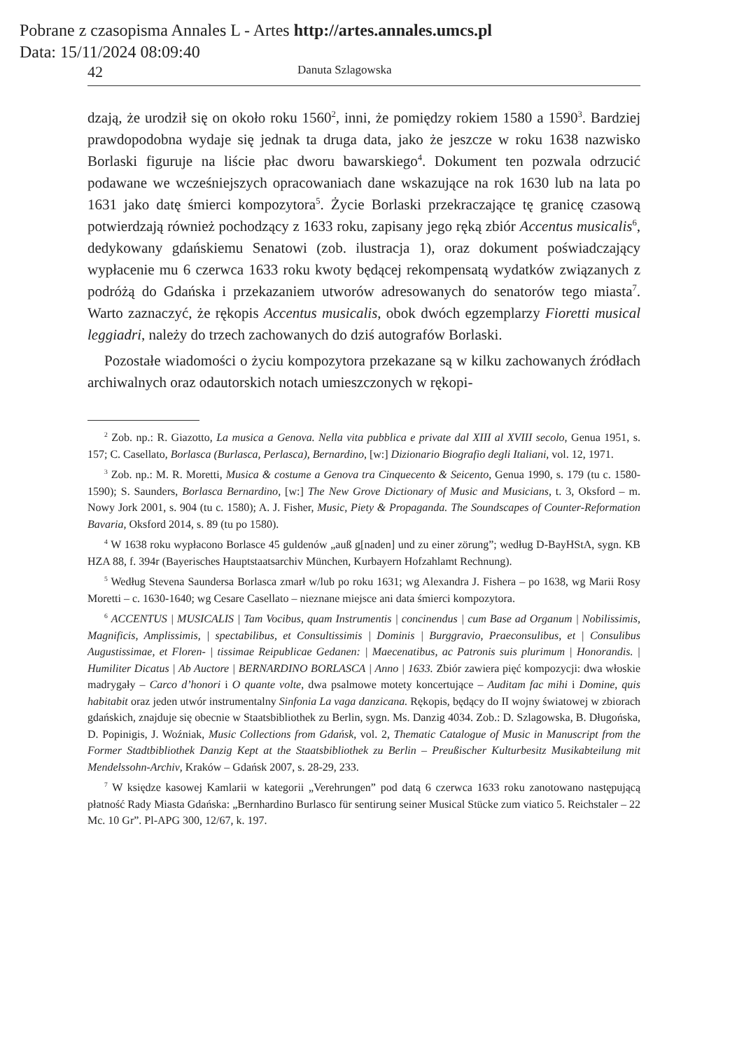Pobrane z czasopisma Annales L - Artes http://artes.annales.umcs.pl
Data: 15/11/2024 08:09:40
42 Danuta Szlagowska
dzają, że urodził się on około roku 1560<sup>2</sup>, inni, że pomiędzy rokiem 1580 a 1590<sup>3</sup>. Bardziej prawdopodobna wydaje się jednak ta druga data, jako że jeszcze w roku 1638 nazwisko Borlaski figuruje na liście płac dworu bawarskiego<sup>4</sup>. Dokument ten pozwala odrzucić podawane we wcześniejszych opracowaniach dane wskazujące na rok 1630 lub na lata po 1631 jako datę śmierci kompozytora<sup>5</sup>. Życie Borlaski przekraczające tę granicę czasową potwierdzają również pochodzący z 1633 roku, zapisany jego ręką zbiór Accentus musicalis<sup>6</sup>, dedykowany gdańskiemu Senatowi (zob. ilustracja 1), oraz dokument poświadczający wypłacenie mu 6 czerwca 1633 roku kwoty będącej rekompensatą wydatków związanych z podróżą do Gdańska i przekazaniem utworów adresowanych do senatorów tego miasta<sup>7</sup>. Warto zaznaczyć, że rękopis Accentus musicalis, obok dwóch egzemplarzy Fioretti musical leggiadri, należy do trzech zachowanych do dziś autografów Borlaski.
Pozostałe wiadomości o życiu kompozytora przekazane są w kilku zachowanych źródłach archiwalnych oraz odautorskich notach umieszczonych w rękopi-
<sup>2</sup> Zob. np.: R. Giazotto, La musica a Genova. Nella vita pubblica e private dal XIII al XVIII secolo, Genua 1951, s. 157; C. Casellato, Borlasca (Burlasca, Perlasca), Bernardino, [w:] Dizionario Biografio degli Italiani, vol. 12, 1971.
<sup>3</sup> Zob. np.: M. R. Moretti, Musica & costume a Genova tra Cinquecento & Seicento, Genua 1990, s. 179 (tu c. 1580-1590); S. Saunders, Borlasca Bernardino, [w:] The New Grove Dictionary of Music and Musicians, t. 3, Oksford – m. Nowy Jork 2001, s. 904 (tu c. 1580); A. J. Fisher, Music, Piety & Propaganda. The Soundscapes of Counter-Reformation Bavaria, Oksford 2014, s. 89 (tu po 1580).
<sup>4</sup> W 1638 roku wypłacono Borlasce 45 guldenów „auß g[naden] und zu einer zörung”; według D-BayHStA, sygn. KB HZA 88, f. 394r (Bayerisches Hauptstaatsarchiv München, Kurbayern Hofzahlamt Rechnung).
<sup>5</sup> Według Stevena Saundersa Borlasca zmarł w/lub po roku 1631; wg Alexandra J. Fishera – po 1638, wg Marii Rosy Moretti – c. 1630-1640; wg Cesare Casellato – nieznane miejsce ani data śmierci kompozytora.
<sup>6</sup> ACCENTUS | MUSICALIS | Tam Vocibus, quam Instrumentis | concinendus | cum Base ad Organum | Nobilissimis, Magnificis, Amplissimis, | spectabilibus, et Consultissimis | Dominis | Burggravio, Praeconsulibus, et | Consulibus Augustissimae, et Floren- | tissimae Reipublicae Gedanen: | Maecenatibus, ac Patronis suis plurimum | Honorandis. | Humiliter Dicatus | Ab Auctore | BERNARDINO BORLASCA | Anno | 1633. Zbiór zawiera pięć kompozycji: dwa włoskie madrygały – Carco d’honori i O quante volte, dwa psalmowe motety koncertujące – Auditam fac mihi i Domine, quis habitabit oraz jeden utwór instrumentalny Sinfonia La vaga danzicana. Rękopis, będący do II wojny światowej w zbiorach gdańskich, znajduje się obecnie w Staatsbibliothek zu Berlin, sygn. Ms. Danzig 4034. Zob.: D. Szlagowska, B. Długońska, D. Popinigis, J. Woźniak, Music Collections from Gdańsk, vol. 2, Thematic Catalogue of Music in Manuscript from the Former Stadtbibliothek Danzig Kept at the Staatsbibliothek zu Berlin – Preußischer Kulturbesitz Musikabteilung mit Mendelssohn-Archiv, Kraków – Gdańsk 2007, s. 28-29, 233.
<sup>7</sup> W księdze kasowej Kamlarii w kategorii „Verehrungen” pod datą 6 czerwca 1633 roku zanotowano następującą płatność Rady Miasta Gdańska: „Bernhardino Burlasco für sentirung seiner Musical Stücke zum viatico 5. Reichstaler – 22 Mc. 10 Gr”. Pl-APG 300, 12/67, k. 197.